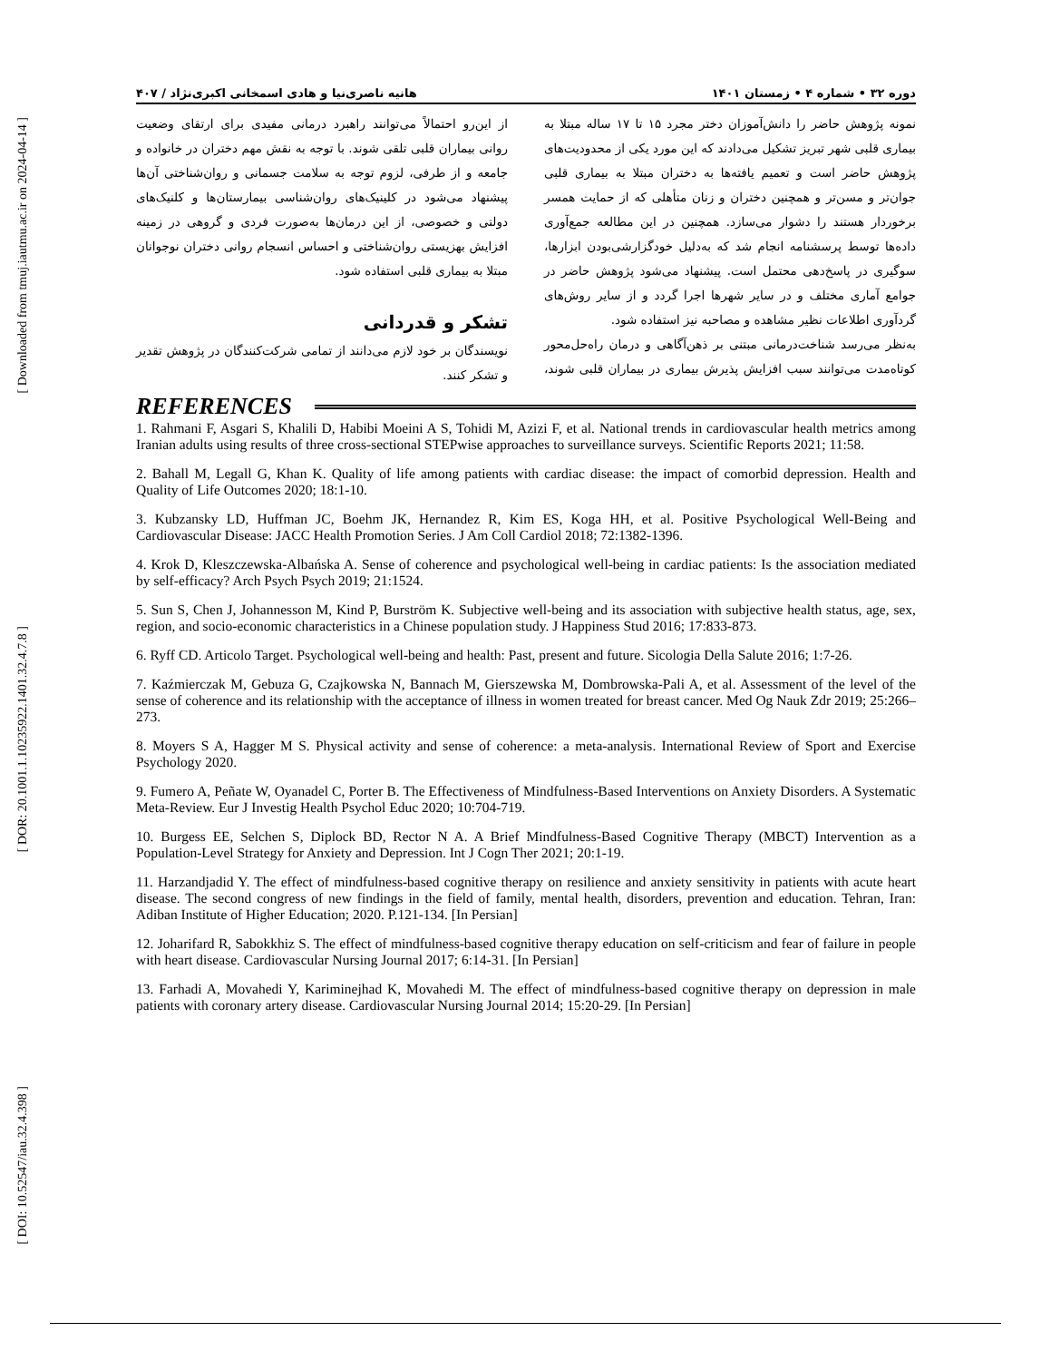[ Downloaded from tmuj.iautmu.ac.ir on 2024-04-14 ]
[ DOR: 20.1001.1.10235922.1401.32.4.7.8 ]
[ DOI: 10.52547/iau.32.4.398 ]
دوره ۳۲ • شماره ۴ • زمستان ۱۴۰۱ هانیه ناصری‌نیا و هادی اسمخانی اکبری‌نژاد / ۴۰۷
نمونه پژوهش حاضر را دانش‌آموزان دختر مجرد ۱۵ تا ۱۷ ساله مبتلا به بیماری قلبی شهر تبریز تشکیل می‌دادند که این مورد یکی از محدودیت‌های پژوهش حاضر است و تعمیم یافته‌ها به دختران مبتلا به بیماری قلبی جوان‌تر و مسن‌تر و همچنین دختران و زنان متأهلی که از حمایت همسر برخوردار هستند را دشوار می‌سازد. همچنین در این مطالعه جمع‌آوری داده‌ها توسط پرسشنامه انجام شد که به‌دلیل خودگزارشی‌بودن ابزارها، سوگیری در پاسخ‌دهی محتمل است. پیشنهاد می‌شود پژوهش حاضر در جوامع آماری مختلف و در سایر شهرها اجرا گردد و از سایر روش‌های گردآوری اطلاعات نظیر مشاهده و مصاحبه نیز استفاده شود.
به‌نظر می‌رسد شناخت‌درمانی مبتنی بر ذهن‌آگاهی و درمان راه‌حل‌محور کوتاه‌مدت می‌توانند سبب افزایش پذیرش بیماری در بیماران قلبی شوند، از این‌رو احتمالاً می‌توانند راهبرد درمانی مفیدی برای ارتقای وضعیت روانی بیماران قلبی تلقی شوند. با توجه به نقش مهم دختران در خانواده و جامعه و از طرفی، لزوم توجه به سلامت جسمانی و روان‌شناختی آن‌ها پیشنهاد می‌شود در کلینیک‌های روان‌شناسی بیمارستان‌ها و کلنیک‌های دولتی و خصوصی، از این درمان‌ها به‌صورت فردی و گروهی در زمینه افزایش بهزیستی روان‌شناختی و احساس انسجام روانی دختران نوجوانان مبتلا به بیماری قلبی استفاده شود.
تشکر و قدردانی
نویسندگان بر خود لازم می‌دانند از تمامی شرکت‌کنندگان در پژوهش تقدیر و تشکر کنند.
REFERENCES
1. Rahmani F, Asgari S, Khalili D, Habibi Moeini A S, Tohidi M, Azizi F, et al. National trends in cardiovascular health metrics among Iranian adults using results of three cross-sectional STEPwise approaches to surveillance surveys. Scientific Reports 2021; 11:58.
2. Bahall M, Legall G, Khan K. Quality of life among patients with cardiac disease: the impact of comorbid depression. Health and Quality of Life Outcomes 2020; 18:1-10.
3. Kubzansky LD, Huffman JC, Boehm JK, Hernandez R, Kim ES, Koga HH, et al. Positive Psychological Well-Being and Cardiovascular Disease: JACC Health Promotion Series. J Am Coll Cardiol 2018; 72:1382-1396.
4. Krok D, Kleszczewska-Albańska A. Sense of coherence and psychological well-being in cardiac patients: Is the association mediated by self-efficacy? Arch Psych Psych 2019; 21:1524.
5. Sun S, Chen J, Johannesson M, Kind P, Burström K. Subjective well-being and its association with subjective health status, age, sex, region, and socio-economic characteristics in a Chinese population study. J Happiness Stud 2016; 17:833-873.
6. Ryff CD. Articolo Target. Psychological well-being and health: Past, present and future. Sicologia Della Salute 2016; 1:7-26.
7. Kaźmierczak M, Gebuza G, Czajkowska N, Bannach M, Gierszewska M, Dombrowska-Pali A, et al. Assessment of the level of the sense of coherence and its relationship with the acceptance of illness in women treated for breast cancer. Med Og Nauk Zdr 2019; 25:266–273.
8. Moyers S A, Hagger M S. Physical activity and sense of coherence: a meta-analysis. International Review of Sport and Exercise Psychology 2020.
9. Fumero A, Peñate W, Oyanadel C, Porter B. The Effectiveness of Mindfulness-Based Interventions on Anxiety Disorders. A Systematic Meta-Review. Eur J Investig Health Psychol Educ 2020; 10:704-719.
10. Burgess EE, Selchen S, Diplock BD, Rector N A. A Brief Mindfulness-Based Cognitive Therapy (MBCT) Intervention as a Population-Level Strategy for Anxiety and Depression. Int J Cogn Ther 2021; 20:1-19.
11. Harzandjadid Y. The effect of mindfulness-based cognitive therapy on resilience and anxiety sensitivity in patients with acute heart disease. The second congress of new findings in the field of family, mental health, disorders, prevention and education. Tehran, Iran: Adiban Institute of Higher Education; 2020. P.121-134. [In Persian]
12. Joharifard R, Sabokkhiz S. The effect of mindfulness-based cognitive therapy education on self-criticism and fear of failure in people with heart disease. Cardiovascular Nursing Journal 2017; 6:14-31. [In Persian]
13. Farhadi A, Movahedi Y, Kariminejhad K, Movahedi M. The effect of mindfulness-based cognitive therapy on depression in male patients with coronary artery disease. Cardiovascular Nursing Journal 2014; 15:20-29. [In Persian]